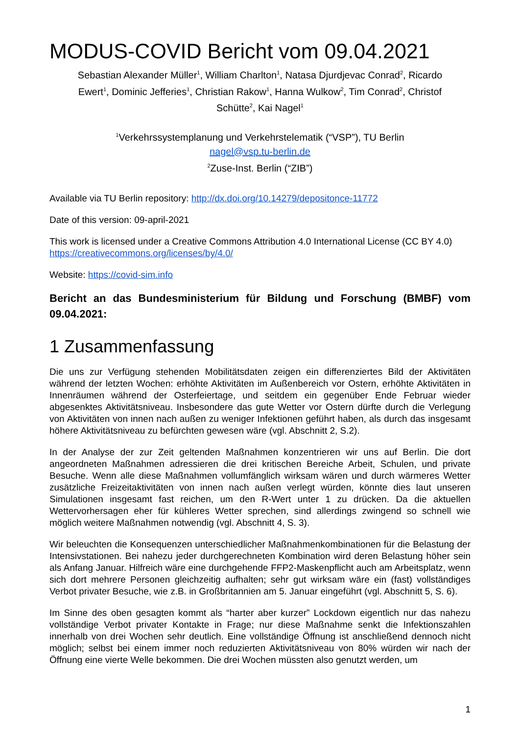MODUS-COVID Bericht vom 09.04.2021
Sebastian Alexander Müller<sup>1</sup>, William Charlton<sup>1</sup>, Natasa Djurdjevac Conrad<sup>2</sup>, Ricardo Ewert<sup>1</sup>, Dominic Jefferies<sup>1</sup>, Christian Rakow<sup>1</sup>, Hanna Wulkow<sup>2</sup>, Tim Conrad<sup>2</sup>, Christof Schütte<sup>2</sup>, Kai Nagel<sup>1</sup>
<sup>1</sup> Verkehrssystemplanung und Verkehrstelematik (“VSP”), TU Berlin
nagel@vsp.tu-berlin.de
<sup>2</sup> Zuse-Inst. Berlin (“ZIB”)
Available via TU Berlin repository: http://dx.doi.org/10.14279/depositonce-11772
Date of this version: 09-april-2021
This work is licensed under a Creative Commons Attribution 4.0 International License (CC BY 4.0) https://creativecommons.org/licenses/by/4.0/
Website: https://covid-sim.info
Bericht an das Bundesministerium für Bildung und Forschung (BMBF) vom 09.04.2021:
1 Zusammenfassung
Die uns zur Verfügung stehenden Mobilitätsdaten zeigen ein differenziertes Bild der Aktivitäten während der letzten Wochen: erhöhte Aktivitäten im Außenbereich vor Ostern, erhöhte Aktivitäten in Innenräumen während der Osterfeiertage, und seitdem ein gegenüber Ende Februar wieder abgesenktes Aktivitätsniveau. Insbesondere das gute Wetter vor Ostern dürfte durch die Verlegung von Aktivitäten von innen nach außen zu weniger Infektionen geführt haben, als durch das insgesamt höhere Aktivitätsniveau zu befürchten gewesen wäre (vgl. Abschnitt 2, S.2).
In der Analyse der zur Zeit geltenden Maßnahmen konzentrieren wir uns auf Berlin. Die dort angeordneten Maßnahmen adressieren die drei kritischen Bereiche Arbeit, Schulen, und private Besuche. Wenn alle diese Maßnahmen vollumfänglich wirksam wären und durch wärmeres Wetter zusätzliche Freizeitaktivitäten von innen nach außen verlegt würden, könnte dies laut unseren Simulationen insgesamt fast reichen, um den R-Wert unter 1 zu drücken. Da die aktuellen Wettervorhersagen eher für kühleres Wetter sprechen, sind allerdings zwingend so schnell wie möglich weitere Maßnahmen notwendig (vgl. Abschnitt 4, S. 3).
Wir beleuchten die Konsequenzen unterschiedlicher Maßnahmenkombinationen für die Belastung der Intensivstationen. Bei nahezu jeder durchgerechneten Kombination wird deren Belastung höher sein als Anfang Januar. Hilfreich wäre eine durchgehende FFP2-Maskenpflicht auch am Arbeitsplatz, wenn sich dort mehrere Personen gleichzeitig aufhalten; sehr gut wirksam wäre ein (fast) vollständiges Verbot privater Besuche, wie z.B. in Großbritannien am 5. Januar eingeführt (vgl. Abschnitt 5, S. 6).
Im Sinne des oben gesagten kommt als “harter aber kurzer” Lockdown eigentlich nur das nahezu vollständige Verbot privater Kontakte in Frage; nur diese Maßnahme senkt die Infektionszahlen innerhalb von drei Wochen sehr deutlich. Eine vollständige Öffnung ist anschließend dennoch nicht möglich; selbst bei einem immer noch reduzierten Aktivitätsniveau von 80% würden wir nach der Öffnung eine vierte Welle bekommen. Die drei Wochen müssten also genutzt werden, um
1